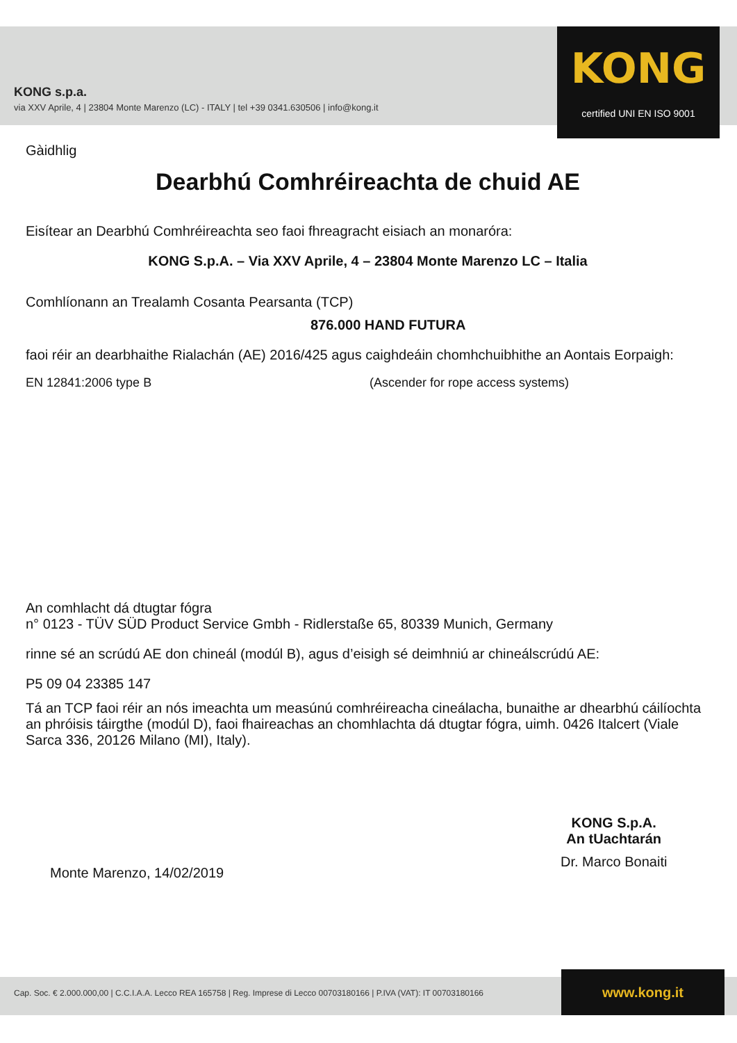KONG s.p.a.
via XXV Aprile, 4 | 23804 Monte Marenzo (LC) - ITALY | tel +39 0341.630506 | info@kong.it
KONG
certified UNI EN ISO 9001
Gàidhlig
Dearbhú Comhréireachta de chuid AE
Eisítear an Dearbhú Comhréireachta seo faoi fhreagracht eisiach an monaróra:
KONG S.p.A. – Via XXV Aprile, 4 – 23804 Monte Marenzo LC – Italia
Comhlíonann an Trealamh Cosanta Pearsanta (TCP)
876.000 HAND FUTURA
faoi réir an dearbhaithe Rialachán (AE) 2016/425 agus caighdeáin chomhchuibhithe an Aontais Eorpaigh:
EN 12841:2006 type B (Ascender for rope access systems)
An comhlacht dá dtugtar fógra
n° 0123 - TÜV SÜD Product Service Gmbh - Ridlerstaße 65, 80339 Munich, Germany
rinne sé an scrúdú AE don chineál (modúl B), agus d’eisigh sé deimhniú ar chineálscrúdú AE:
P5 09 04 23385 147
Tá an TCP faoi réir an nós imeachta um measúnú comhréireacha cineálacha, bunaithe ar dhearbhú cáilíochta an phróisis táirgthe (modúl D), faoi fhaireachas an chomhlachta dá dtugtar fógra, uimh. 0426 Italcert (Viale Sarca 336, 20126 Milano (MI), Italy).
Monte Marenzo, 14/02/2019
KONG S.p.A.
An tUachtarán
Dr. Marco Bonaiti
Cap. Soc. € 2.000.000,00 | C.C.I.A.A. Lecco REA 165758 | Reg. Imprese di Lecco 00703180166 | P.IVA (VAT): IT 00703180166
www.kong.it